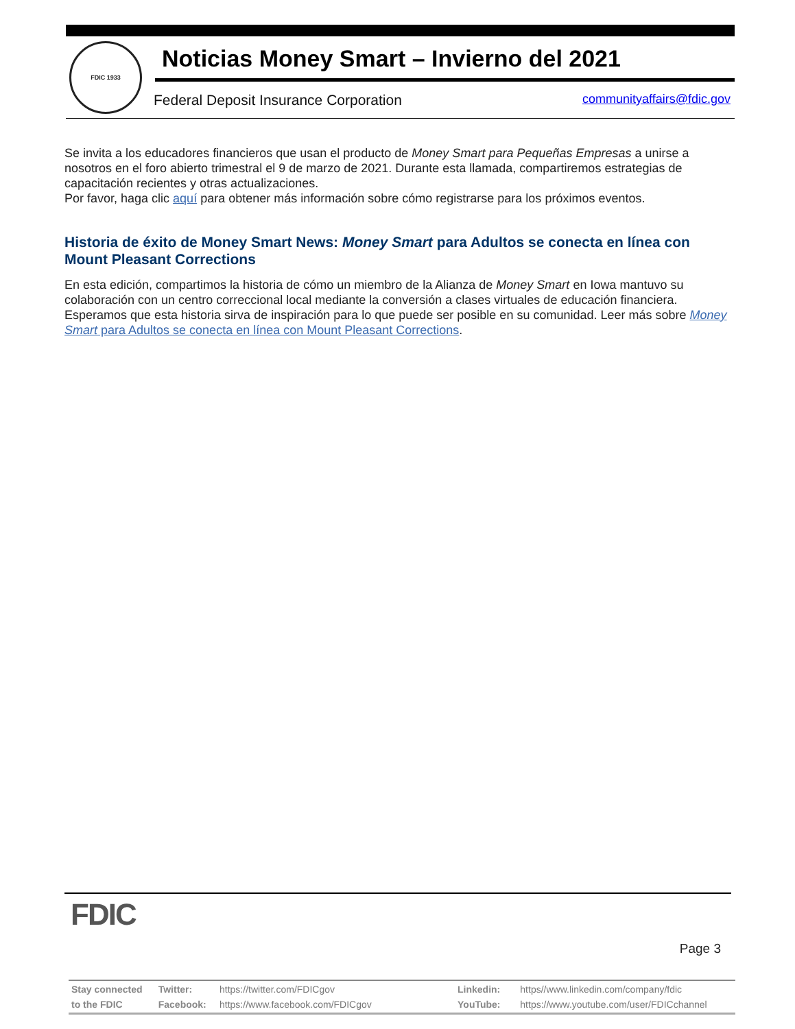FDIC 1933
Noticias Money Smart – Invierno del 2021
Federal Deposit Insurance Corporation
communityaffairs@fdic.gov
Se invita a los educadores financieros que usan el producto de Money Smart para Pequeñas Empresas a unirse a nosotros en el foro abierto trimestral el 9 de marzo de 2021. Durante esta llamada, compartiremos estrategias de capacitación recientes y otras actualizaciones.
Por favor, haga clic aquí para obtener más información sobre cómo registrarse para los próximos eventos.
Historia de éxito de Money Smart News: Money Smart para Adultos se conecta en línea con Mount Pleasant Corrections
En esta edición, compartimos la historia de cómo un miembro de la Alianza de Money Smart en Iowa mantuvo su colaboración con un centro correccional local mediante la conversión a clases virtuales de educación financiera. Esperamos que esta historia sirva de inspiración para lo que puede ser posible en su comunidad. Leer más sobre Money Smart para Adultos se conecta en línea con Mount Pleasant Corrections.
FDIC
Page 3
| Stay connected | Twitter: | https://twitter.com/FDICgov | Linkedin: | https//www.linkedin.com/company/fdic |
| to the FDIC | Facebook: | https://www.facebook.com/FDICgov | YouTube: | https://www.youtube.com/user/FDICchannel |